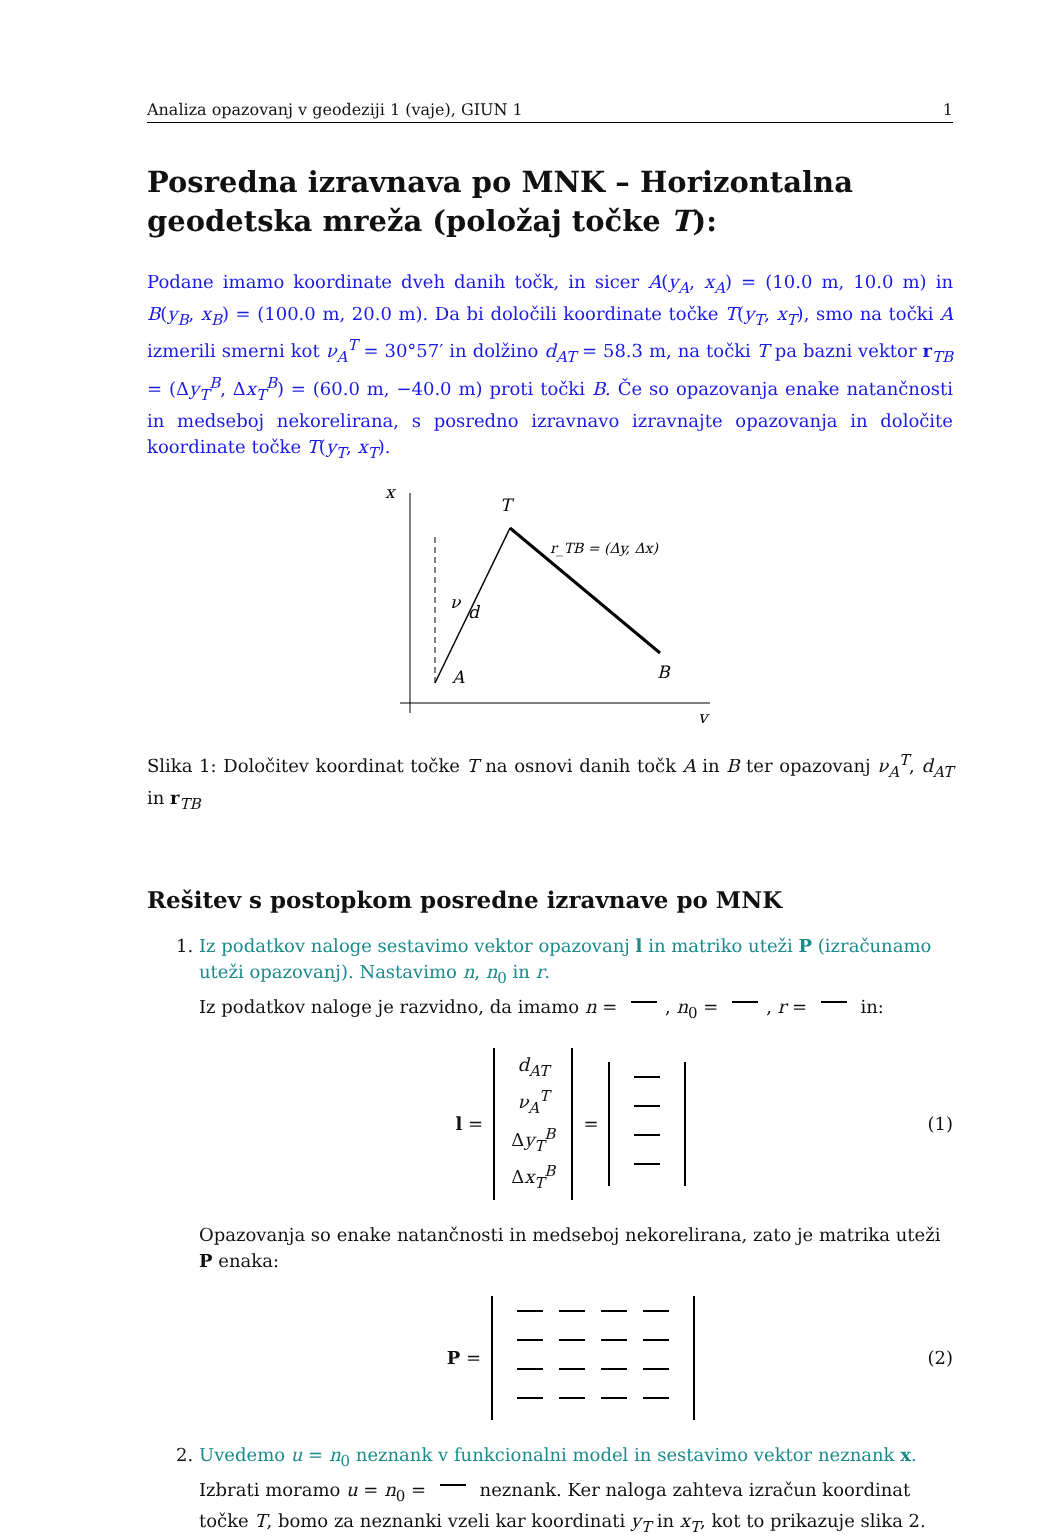Analiza opazovanj v geodeziji 1 (vaje), GIUN 1 1
Posredna izravnava po MNK – Horizontalna geodetska mreža (položaj točke T):
Podane imamo koordinate dveh danih točk, in sicer A(y<sub>A</sub>, x<sub>A</sub>) = (10.0 m, 10.0 m) in B(y<sub>B</sub>, x<sub>B</sub>) = (100.0 m, 20.0 m). Da bi določili koordinate točke T(y<sub>T</sub>, x<sub>T</sub>), smo na točki A izmerili smerni kot ν<sub>A</sub><sup>T</sup> = 30°57′ in dolžino d<sub>AT</sub> = 58.3 m, na točki T pa bazni vektor r<sub>TB</sub> = (Δy<sub>T</sub><sup>B</sup>, Δx<sub>T</sub><sup>B</sup>) = (60.0 m, −40.0 m) proti točki B. Če so opazovanja enake natančnosti in medseboj nekorelirana, s posredno izravnavo izravnajte opazovanja in določite koordinate točke T(y<sub>T</sub>, x<sub>T</sub>).
x
y
T
A
B
ν
d
r_TB = (Δy, Δx)
Slika 1: Določitev koordinat točke T na osnovi danih točk A in B ter opazovanj ν<sub>A</sub><sup>T</sup>, d<sub>AT</sub> in r<sub>TB</sub>
Rešitev s postopkom posredne izravnave po MNK
1. Iz podatkov naloge sestavimo vektor opazovanj l in matriko uteži P (izračunamo uteži opazovanj). Nastavimo n, n<sub>0</sub> in r.
Iz podatkov naloge je razvidno, da imamo n = , n<sub>0</sub> = , r = in:
l =
d<sub>AT</sub>
ν<sub>A</sub><sup>T</sup>
Δy<sub>T</sub><sup>B</sup>
Δx<sub>T</sub><sup>B</sup>
=
(1)
Opazovanja so enake natančnosti in medseboj nekorelirana, zato je matrika uteži P enaka:
P =
(2)
2. Uvedemo u = n<sub>0</sub> neznank v funkcionalni model in sestavimo vektor neznank x.
Izbrati moramo u = n<sub>0</sub> = neznank. Ker naloga zahteva izračun koordinat točke T, bomo za neznanki vzeli kar koordinati y<sub>T</sub> in x<sub>T</sub>, kot to prikazuje slika 2.